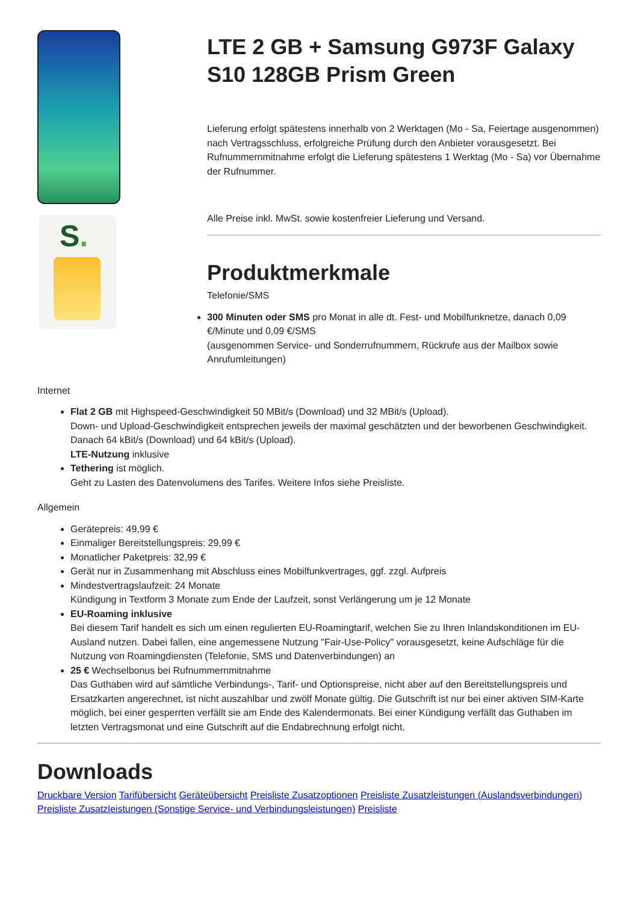S.
LTE 2 GB + Samsung G973F Galaxy S10 128GB Prism Green
Lieferung erfolgt spätestens innerhalb von 2 Werktagen (Mo - Sa, Feiertage ausgenommen) nach Vertragsschluss, erfolgreiche Prüfung durch den Anbieter vorausgesetzt. Bei Rufnummernmitnahme erfolgt die Lieferung spätestens 1 Werktag (Mo - Sa) vor Übernahme der Rufnummer.
Alle Preise inkl. MwSt. sowie kostenfreier Lieferung und Versand.
Produktmerkmale
Telefonie/SMS
300 Minuten oder SMS pro Monat in alle dt. Fest- und Mobilfunknetze, danach 0,09 €/Minute und 0,09 €/SMS
(ausgenommen Service- und Sonderrufnummern, Rückrufe aus der Mailbox sowie Anrufumleitungen)
Internet
Flat 2 GB mit Highspeed-Geschwindigkeit 50 MBit/s (Download) und 32 MBit/s (Upload).
Down- und Upload-Geschwindigkeit entsprechen jeweils der maximal geschätzten und der beworbenen Geschwindigkeit.
Danach 64 kBit/s (Download) und 64 kBit/s (Upload).
LTE-Nutzung inklusive
Tethering ist möglich.
Geht zu Lasten des Datenvolumens des Tarifes. Weitere Infos siehe Preisliste.
Allgemein
Gerätepreis: 49,99 €
Einmaliger Bereitstellungspreis: 29,99 €
Monatlicher Paketpreis: 32,99 €
Gerät nur in Zusammenhang mit Abschluss eines Mobilfunkvertrages, ggf. zzgl. Aufpreis
Mindestvertragslaufzeit: 24 Monate
Kündigung in Textform 3 Monate zum Ende der Laufzeit, sonst Verlängerung um je 12 Monate
EU-Roaming inklusive
Bei diesem Tarif handelt es sich um einen regulierten EU-Roamingtarif, welchen Sie zu Ihren Inlandskonditionen im EU-Ausland nutzen. Dabei fallen, eine angemessene Nutzung "Fair-Use-Policy" vorausgesetzt, keine Aufschläge für die Nutzung von Roamingdiensten (Telefonie, SMS und Datenverbindungen) an
25 € Wechselbonus bei Rufnummernmitnahme
Das Guthaben wird auf sämtliche Verbindungs-, Tarif- und Optionspreise, nicht aber auf den Bereitstellungspreis und Ersatzkarten angerechnet, ist nicht auszahlbar und zwölf Monate gültig. Die Gutschrift ist nur bei einer aktiven SIM-Karte möglich, bei einer gesperrten verfällt sie am Ende des Kalendermonats. Bei einer Kündigung verfällt das Guthaben im letzten Vertragsmonat und eine Gutschrift auf die Endabrechnung erfolgt nicht.
Downloads
Druckbare Version Tarifübersicht Geräteübersicht Preisliste Zusatzoptionen Preisliste Zusatzleistungen (Auslandsverbindungen) Preisliste Zusatzleistungen (Sonstige Service- und Verbindungsleistungen) Preisliste